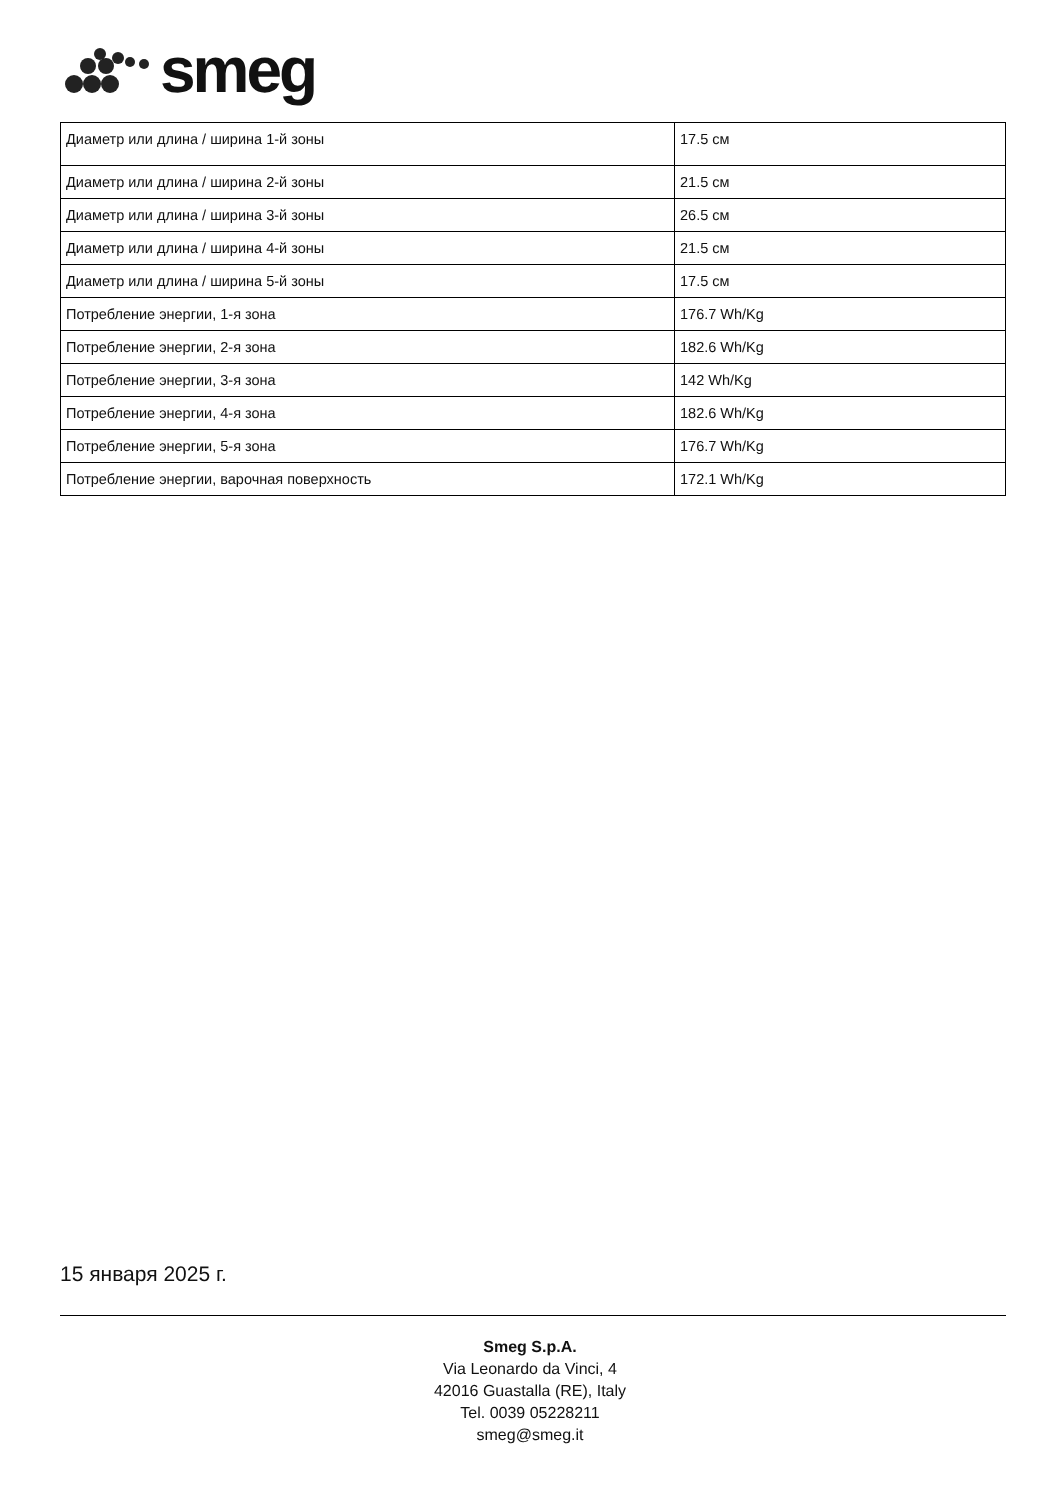smeg
| Диаметр или длина / ширина 1-й зоны | 17.5 см |
| Диаметр или длина / ширина 2-й зоны | 21.5 см |
| Диаметр или длина / ширина 3-й зоны | 26.5 см |
| Диаметр или длина / ширина 4-й зоны | 21.5 см |
| Диаметр или длина / ширина 5-й зоны | 17.5 см |
| Потребление энергии, 1-я зона | 176.7 Wh/Kg |
| Потребление энергии, 2-я зона | 182.6 Wh/Kg |
| Потребление энергии, 3-я зона | 142 Wh/Kg |
| Потребление энергии, 4-я зона | 182.6 Wh/Kg |
| Потребление энергии, 5-я зона | 176.7 Wh/Kg |
| Потребление энергии, варочная поверхность | 172.1 Wh/Kg |
15 января 2025 г.
Smeg S.p.A.
Via Leonardo da Vinci, 4
42016 Guastalla (RE), Italy
Tel. 0039 05228211
smeg@smeg.it